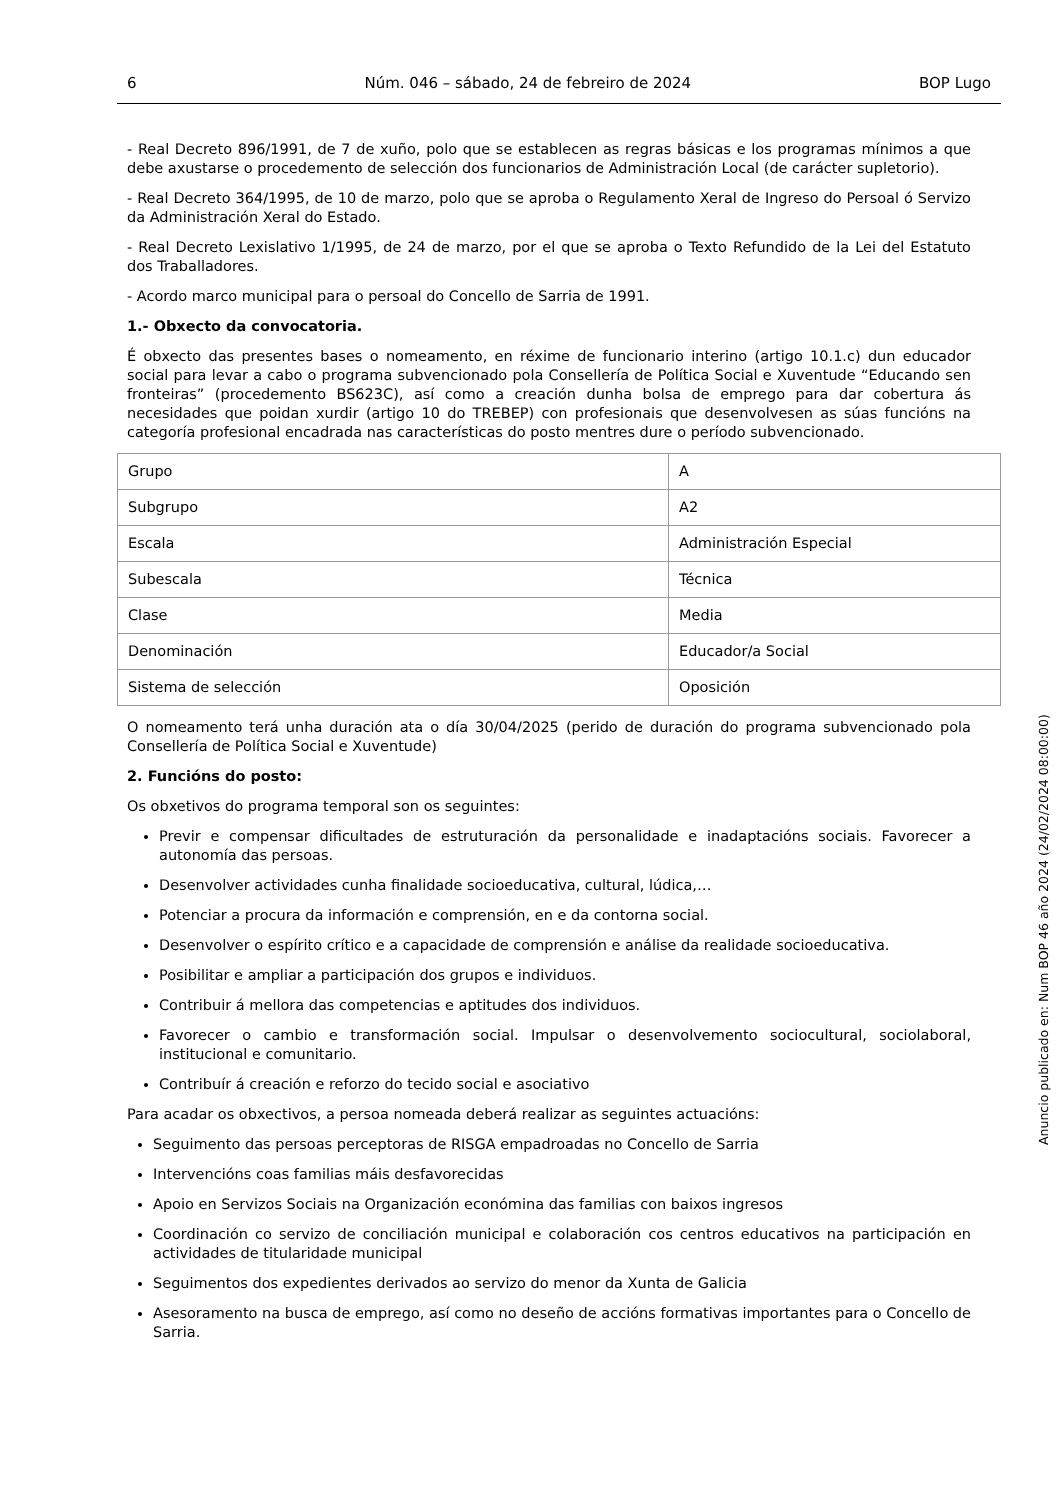6 Núm. 046 – sábado, 24 de febreiro de 2024 BOP Lugo
- Real Decreto 896/1991, de 7 de xuño, polo que se establecen as regras básicas e los programas mínimos a que debe axustarse o procedemento de selección dos funcionarios de Administración Local (de carácter supletorio).
- Real Decreto 364/1995, de 10 de marzo, polo que se aproba o Regulamento Xeral de Ingreso do Persoal ó Servizo da Administración Xeral do Estado.
- Real Decreto Lexislativo 1/1995, de 24 de marzo, por el que se aproba o Texto Refundido de la Lei del Estatuto dos Traballadores.
- Acordo marco municipal para o persoal do Concello de Sarria de 1991.
1.- Obxecto da convocatoria.
É obxecto das presentes bases o nomeamento, en réxime de funcionario interino (artigo 10.1.c) dun educador social para levar a cabo o programa subvencionado pola Consellería de Política Social e Xuventude “Educando sen fronteiras” (procedemento BS623C), así como a creación dunha bolsa de emprego para dar cobertura ás necesidades que poidan xurdir (artigo 10 do TREBEP) con profesionais que desenvolvesen as súas funcións na categoría profesional encadrada nas características do posto mentres dure o período subvencionado.
| Grupo | A |
| Subgrupo | A2 |
| Escala | Administración Especial |
| Subescala | Técnica |
| Clase | Media |
| Denominación | Educador/a Social |
| Sistema de selección | Oposición |
O nomeamento terá unha duración ata o día 30/04/2025 (perido de duración do programa subvencionado pola Consellería de Política Social e Xuventude)
2. Funcións do posto:
Os obxetivos do programa temporal son os seguintes:
Previr e compensar dificultades de estruturación da personalidade e inadaptacións sociais. Favorecer a autonomía das persoas.
Desenvolver actividades cunha finalidade socioeducativa, cultural, lúdica,…
Potenciar a procura da información e comprensión, en e da contorna social.
Desenvolver o espírito crítico e a capacidade de comprensión e análise da realidade socioeducativa.
Posibilitar e ampliar a participación dos grupos e individuos.
Contribuir á mellora das competencias e aptitudes dos individuos.
Favorecer o cambio e transformación social. Impulsar o desenvolvemento sociocultural, sociolaboral, institucional e comunitario.
Contribuír á creación e reforzo do tecido social e asociativo
Para acadar os obxectivos, a persoa nomeada deberá realizar as seguintes actuacións:
Seguimento das persoas perceptoras de RISGA empadroadas no Concello de Sarria
Intervencións coas familias máis desfavorecidas
Apoio en Servizos Sociais na Organización económina das familias con baixos ingresos
Coordinación co servizo de conciliación municipal e colaboración cos centros educativos na participación en actividades de titularidade municipal
Seguimentos dos expedientes derivados ao servizo do menor da Xunta de Galicia
Asesoramento na busca de emprego, así como no deseño de accións formativas importantes para o Concello de Sarria.
Anuncio publicado en: Num BOP 46 año 2024 (24/02/2024 08:00:00)